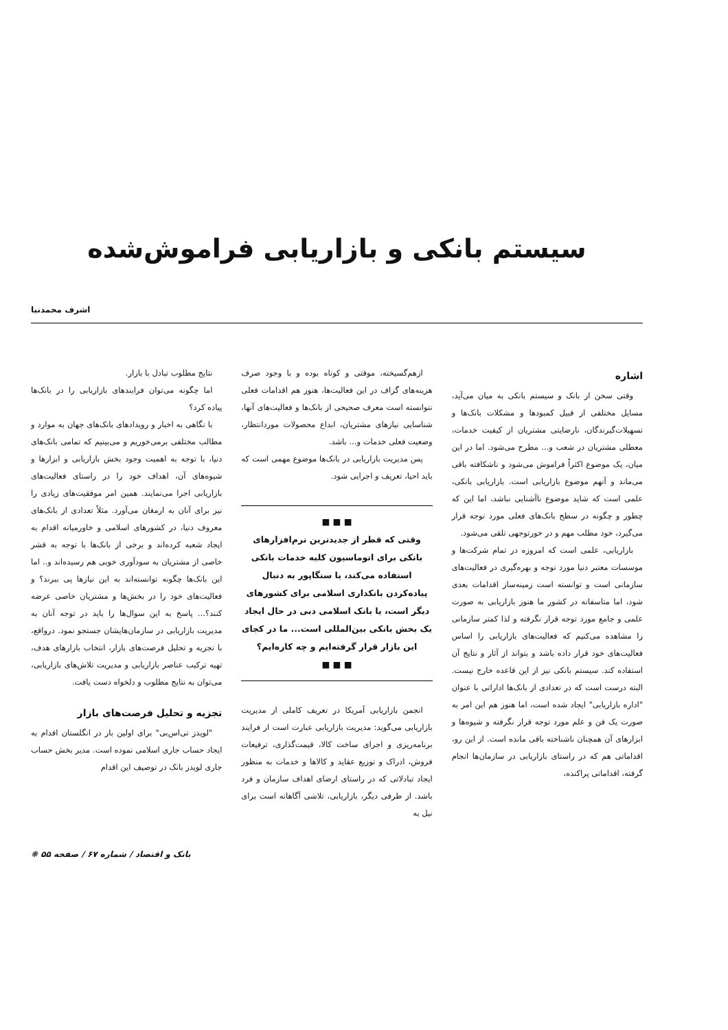سیستم بانکی و بازاریابی فراموش‌شده
اشرف محمدنیا
اشاره
وقتی سخن از بانک و سیستم بانکی به میان می‌آید، مسایل مختلفی از قبیل کمبودها و مشکلات بانک‌ها و تسهیلات‌گیرندگان، نارضایتی مشتریان از کیفیت خدمات، معطلی مشتریان در شعب و... مطرح می‌شود. اما در این میان، یک موضوع اکثراً فراموش می‌شود و ناشکافته باقی می‌ماند و آنهم موضوع بازاریابی است. بازاریابی بانکی، علمی است که شاید موضوع ناآشنایی نباشد، اما این که چطور و چگونه در سطح بانک‌های فعلی مورد توجه قرار می‌گیرد، خود مطلب مهم و در خورتوجهی تلقی می‌شود.
بازاریابی، علمی است که امروزه در تمام شرکت‌ها و موسسات معتبر دنیا مورد توجه و بهره‌گیری در فعالیت‌های سازمانی است و توانسته است زمینه‌ساز اقدامات بعدی شود، اما متاسفانه در کشور ما هنوز بازاریابی به صورت علمی و جامع مورد توجه قرار نگرفته و لذا کمتر سازمانی را مشاهده می‌کنیم که فعالیت‌های بازاریابی را اساس فعالیت‌های خود قرار داده باشد و بتواند از آثار و نتایج آن استفاده کند. سیستم بانکی نیز از این قاعده خارج نیست. البته درست است که در تعدادی از بانک‌ها اداراتی با عنوان "اداره بازاریابی" ایجاد شده است، اما هنوز هم این امر به صورت یک فن و علم مورد توجه قرار نگرفته و شیوه‌ها و ابزارهای آن همچنان ناشناخته باقی مانده است. از این رو، اقداماتی هم که در راستای بازاریابی در سازمان‌ها انجام گرفته، اقداماتی پراکنده،
ازهم‌گسیخته، موقتی و کوتاه بوده و با وجود صرف هزینه‌های گزاف در این فعالیت‌ها، هنوز هم اقدامات فعلی نتوانسته است معرف صحیحی از بانک‌ها و فعالیت‌های آنها، شناسایی نیازهای مشتریان، ابداع محصولات موردانتظار، وضعیت فعلی خدمات و... باشد.
پس مدیریت بازاریابی در بانک‌ها موضوع مهمی است که باید احیا، تعریف و اجرایی شود.
■ ■ ■
وقتی که قطر از جدیدترین نرم‌افزارهای بانکی برای اتوماسیون کلیه خدمات بانکی استفاده می‌کند، یا سنگاپور به دنبال پیاده‌کردن بانکداری اسلامی برای کشورهای دیگر است، یا بانک اسلامی دبی در حال ایجاد یک بخش بانکی بین‌المللی است... ما در کجای این بازار قرار گرفته‌ایم و چه کاره‌ایم؟
■ ■ ■
انجمن بازاریابی آمریکا در تعریف کاملی از مدیریت بازاریابی می‌گوید: مدیریت بازاریابی عبارت است از فرایند برنامه‌ریزی و اجرای ساخت کالا، قیمت‌گذاری، ترفیعات فروش، ادراک و توزیع عقاید و کالاها و خدمات به منظور ایجاد تبادلاتی که در راستای ارضای اهداف سازمان و فرد باشد. از طرفی دیگر، بازاریابی، تلاشی آگاهانه است برای نیل به
نتایج مطلوب تبادل با بازار.
اما چگونه می‌توان فرایندهای بازاریابی را در بانک‌ها پیاده کرد؟
با نگاهی به اخبار و رویدادهای بانک‌های جهان به موارد و مطالب مختلفی برمی‌خوریم و می‌بینیم که تمامی بانک‌های دنیا، با توجه به اهمیت وجود بخش بازاریابی و ابزارها و شیوه‌های آن، اهداف خود را در راستای فعالیت‌های بازاریابی اجرا می‌نمایند. همین امر موفقیت‌های زیادی را نیز برای آنان به ارمغان می‌آورد. مثلاً تعدادی از بانک‌های معروف دنیا، در کشورهای اسلامی و خاورمیانه اقدام به ایجاد شعبه کرده‌اند و برخی از بانک‌ها با توجه به قشر خاصی از مشتریان به سودآوری خوبی هم رسیده‌اند و.. اما این بانک‌ها چگونه توانسته‌اند به این نیازها پی ببرند؟ و فعالیت‌های خود را در بخش‌ها و مشتریان خاصی عرضه کنند؟... پاسخ به این سوال‌ها را باید در توجه آنان به مدیریت بازاریابی در سازمان‌هایشان جستجو نمود. درواقع، با تجزیه و تحلیل فرصت‌های بازار، انتخاب بازارهای هدف، تهیه ترکیب عناصر بازاریابی و مدیریت تلاش‌های بازاریابی، می‌توان به نتایج مطلوب و دلخواه دست یافت.
تجزیه و تحلیل فرصت‌های بازار
"لویدز تی‌اس‌بی" برای اولین بار در انگلستان اقدام به ایجاد حساب جاری اسلامی نموده است. مدیر بخش حساب جاری لویدز بانک در توصیف این اقدام
بانک و اقتصاد / شماره ۶۷ / صفحه ۵۵ ❋